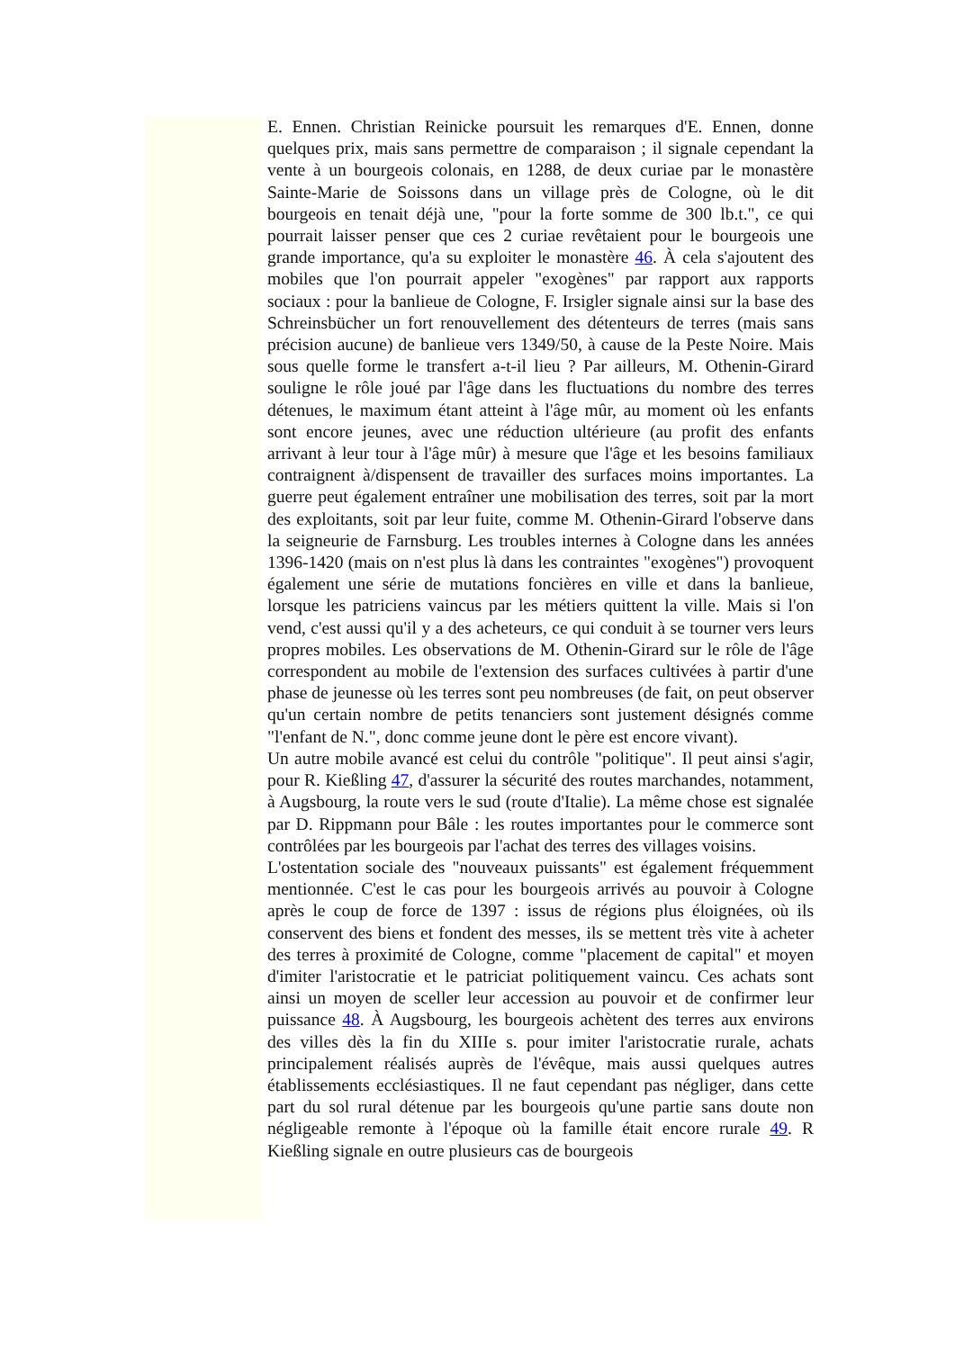E. Ennen. Christian Reinicke poursuit les remarques d'E. Ennen, donne quelques prix, mais sans permettre de comparaison ; il signale cependant la vente à un bourgeois colonais, en 1288, de deux curiae par le monastère Sainte-Marie de Soissons dans un village près de Cologne, où le dit bourgeois en tenait déjà une, "pour la forte somme de 300 lb.t.", ce qui pourrait laisser penser que ces 2 curiae revêtaient pour le bourgeois une grande importance, qu'a su exploiter le monastère 46. À cela s'ajoutent des mobiles que l'on pourrait appeler "exogènes" par rapport aux rapports sociaux : pour la banlieue de Cologne, F. Irsigler signale ainsi sur la base des Schreinsbücher un fort renouvellement des détenteurs de terres (mais sans précision aucune) de banlieue vers 1349/50, à cause de la Peste Noire. Mais sous quelle forme le transfert a-t-il lieu ? Par ailleurs, M. Othenin-Girard souligne le rôle joué par l'âge dans les fluctuations du nombre des terres détenues, le maximum étant atteint à l'âge mûr, au moment où les enfants sont encore jeunes, avec une réduction ultérieure (au profit des enfants arrivant à leur tour à l'âge mûr) à mesure que l'âge et les besoins familiaux contraignent à/dispensent de travailler des surfaces moins importantes. La guerre peut également entraîner une mobilisation des terres, soit par la mort des exploitants, soit par leur fuite, comme M. Othenin-Girard l'observe dans la seigneurie de Farnsburg. Les troubles internes à Cologne dans les années 1396-1420 (mais on n'est plus là dans les contraintes "exogènes") provoquent également une série de mutations foncières en ville et dans la banlieue, lorsque les patriciens vaincus par les métiers quittent la ville. Mais si l'on vend, c'est aussi qu'il y a des acheteurs, ce qui conduit à se tourner vers leurs propres mobiles. Les observations de M. Othenin-Girard sur le rôle de l'âge correspondent au mobile de l'extension des surfaces cultivées à partir d'une phase de jeunesse où les terres sont peu nombreuses (de fait, on peut observer qu'un certain nombre de petits tenanciers sont justement désignés comme "l'enfant de N.", donc comme jeune dont le père est encore vivant).
Un autre mobile avancé est celui du contrôle "politique". Il peut ainsi s'agir, pour R. Kießling 47, d'assurer la sécurité des routes marchandes, notamment, à Augsbourg, la route vers le sud (route d'Italie). La même chose est signalée par D. Rippmann pour Bâle : les routes importantes pour le commerce sont contrôlées par les bourgeois par l'achat des terres des villages voisins.
L'ostentation sociale des "nouveaux puissants" est également fréquemment mentionnée. C'est le cas pour les bourgeois arrivés au pouvoir à Cologne après le coup de force de 1397 : issus de régions plus éloignées, où ils conservent des biens et fondent des messes, ils se mettent très vite à acheter des terres à proximité de Cologne, comme "placement de capital" et moyen d'imiter l'aristocratie et le patriciat politiquement vaincu. Ces achats sont ainsi un moyen de sceller leur accession au pouvoir et de confirmer leur puissance 48. À Augsbourg, les bourgeois achètent des terres aux environs des villes dès la fin du XIIIe s. pour imiter l'aristocratie rurale, achats principalement réalisés auprès de l'évêque, mais aussi quelques autres établissements ecclésiastiques. Il ne faut cependant pas négliger, dans cette part du sol rural détenue par les bourgeois qu'une partie sans doute non négligeable remonte à l'époque où la famille était encore rurale 49. R Kießling signale en outre plusieurs cas de bourgeois